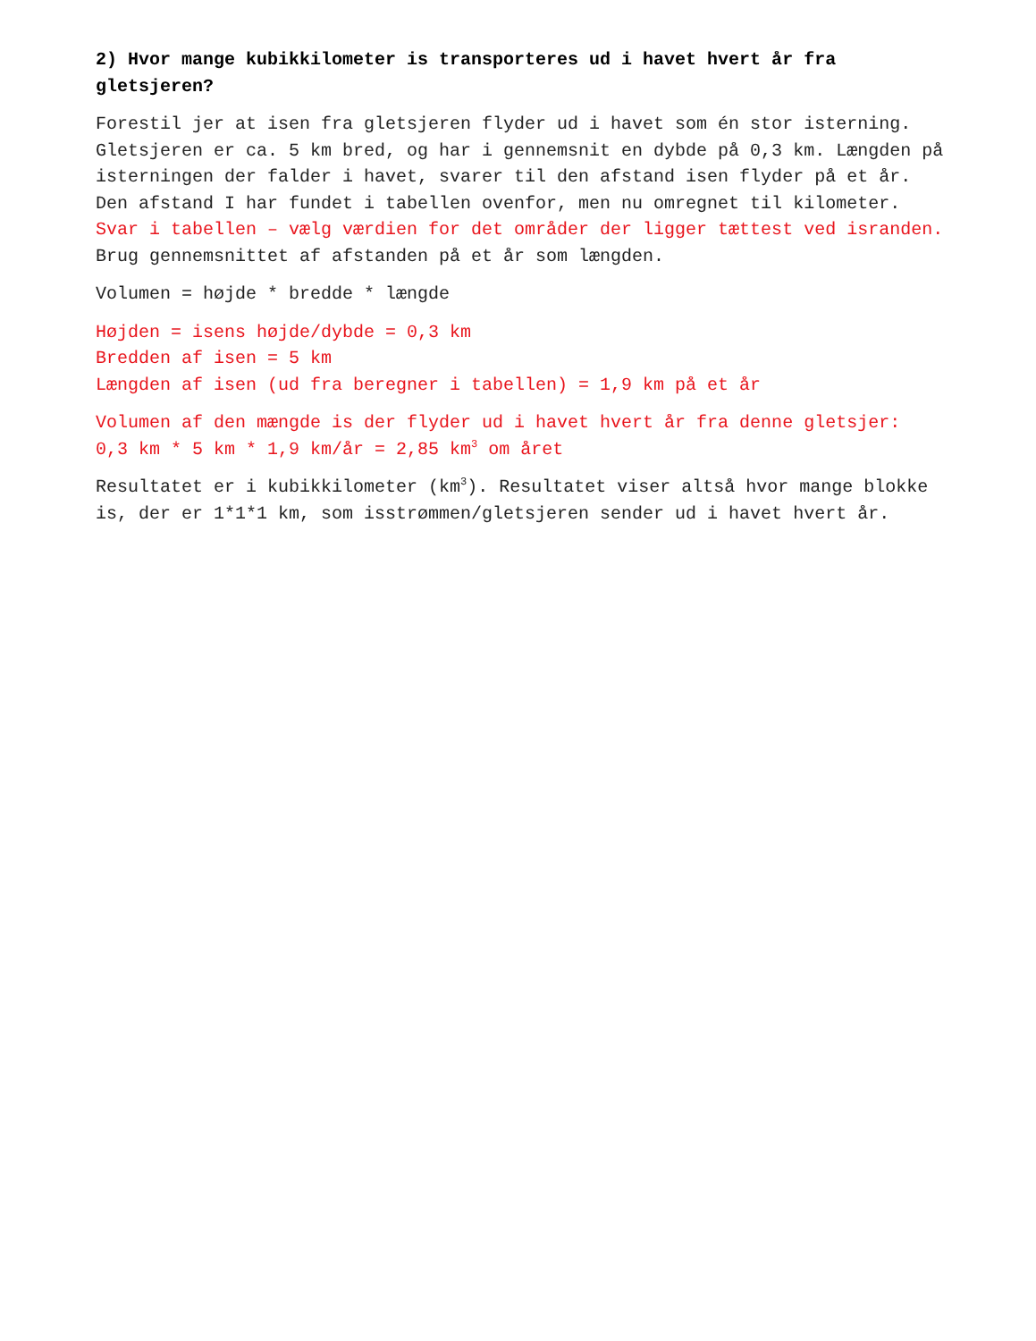2) Hvor mange kubikkilometer is transporteres ud i havet hvert år fra gletsjeren?
Forestil jer at isen fra gletsjeren flyder ud i havet som én stor isterning. Gletsjeren er ca. 5 km bred, og har i gennemsnit en dybde på 0,3 km. Længden på isterningen der falder i havet, svarer til den afstand isen flyder på et år. Den afstand I har fundet i tabellen ovenfor, men nu omregnet til kilometer. Svar i tabellen – vælg værdien for det områder der ligger tættest ved isranden.
Brug gennemsnittet af afstanden på et år som længden.
Volumen = højde * bredde * længde
Højden = isens højde/dybde = 0,3 km
Bredden af isen = 5 km
Længden af isen (ud fra beregner i tabellen) = 1,9 km på et år
Volumen af den mængde is der flyder ud i havet hvert år fra denne gletsjer:
0,3 km * 5 km * 1,9 km/år = 2,85 km<sup>3</sup> om året
Resultatet er i kubikkilometer (km<sup>3</sup>). Resultatet viser altså hvor mange blokke is, der er 1*1*1 km, som isstrømmen/gletsjeren sender ud i havet hvert år.